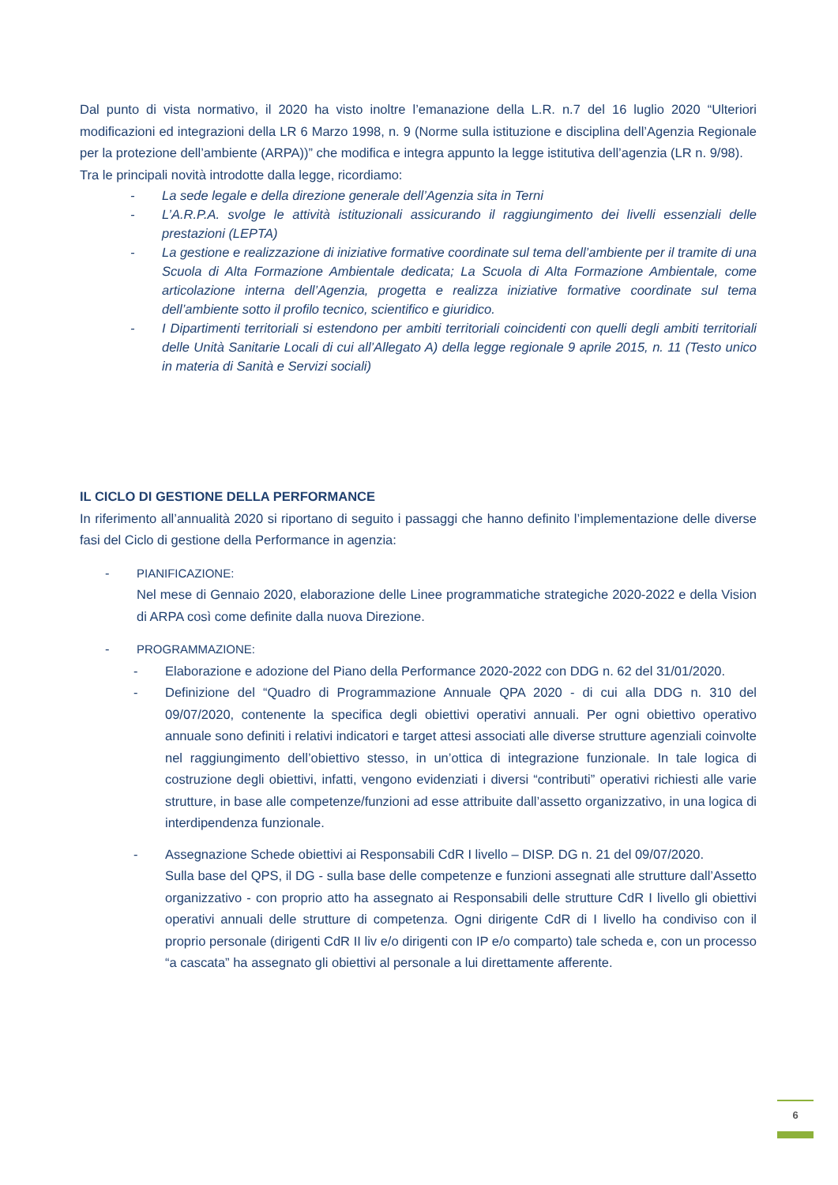Dal punto di vista normativo, il 2020 ha visto inoltre l’emanazione della L.R. n.7 del 16 luglio 2020 “Ulteriori modificazioni ed integrazioni della LR 6 Marzo 1998, n. 9 (Norme sulla istituzione e disciplina dell’Agenzia Regionale per la protezione dell’ambiente (ARPA))” che modifica e integra appunto la legge istitutiva dell’agenzia (LR n. 9/98).
Tra le principali novità introdotte dalla legge, ricordiamo:
- La sede legale e della direzione generale dell’Agenzia sita in Terni
- L’A.R.P.A. svolge le attività istituzionali assicurando il raggiungimento dei livelli essenziali delle prestazioni (LEPTA)
- La gestione e realizzazione di iniziative formative coordinate sul tema dell’ambiente per il tramite di una Scuola di Alta Formazione Ambientale dedicata; La Scuola di Alta Formazione Ambientale, come articolazione interna dell’Agenzia, progetta e realizza iniziative formative coordinate sul tema dell’ambiente sotto il profilo tecnico, scientifico e giuridico.
- I Dipartimenti territoriali si estendono per ambiti territoriali coincidenti con quelli degli ambiti territoriali delle Unità Sanitarie Locali di cui all’Allegato A) della legge regionale 9 aprile 2015, n. 11 (Testo unico in materia di Sanità e Servizi sociali)
IL CICLO DI GESTIONE DELLA PERFORMANCE
In riferimento all’annualità 2020 si riportano di seguito i passaggi che hanno definito l’implementazione delle diverse fasi del Ciclo di gestione della Performance in agenzia:
- PIANIFICAZIONE:
Nel mese di Gennaio 2020, elaborazione delle Linee programmatiche strategiche 2020-2022 e della Vision di ARPA così come definite dalla nuova Direzione.
- PROGRAMMAZIONE:
- Elaborazione e adozione del Piano della Performance 2020-2022 con DDG n. 62 del 31/01/2020.
- Definizione del “Quadro di Programmazione Annuale QPA 2020 - di cui alla DDG n. 310 del 09/07/2020, contenente la specifica degli obiettivi operativi annuali. Per ogni obiettivo operativo annuale sono definiti i relativi indicatori e target attesi associati alle diverse strutture agenziali coinvolte nel raggiungimento dell’obiettivo stesso, in un’ottica di integrazione funzionale. In tale logica di costruzione degli obiettivi, infatti, vengono evidenziati i diversi “contributi” operativi richiesti alle varie strutture, in base alle competenze/funzioni ad esse attribuite dall’assetto organizzativo, in una logica di interdipendenza funzionale.
- Assegnazione Schede obiettivi ai Responsabili CdR I livello – DISP. DG n. 21 del 09/07/2020.
Sulla base del QPS, il DG - sulla base delle competenze e funzioni assegnati alle strutture dall’Assetto organizzativo - con proprio atto ha assegnato ai Responsabili delle strutture CdR I livello gli obiettivi operativi annuali delle strutture di competenza. Ogni dirigente CdR di I livello ha condiviso con il proprio personale (dirigenti CdR II liv e/o dirigenti con IP e/o comparto) tale scheda e, con un processo “a cascata” ha assegnato gli obiettivi al personale a lui direttamente afferente.
6